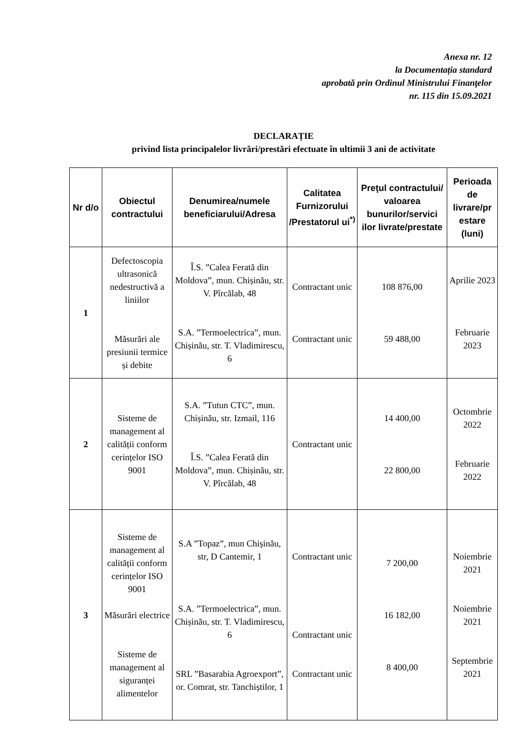Anexa nr. 12
la Documentația standard
aprobată prin Ordinul Ministrului Finanţelor
nr. 115 din 15.09.2021
DECLARAȚIE
privind lista principalelor livrări/prestări efectuate în ultimii 3 ani de activitate
| Nr d/o | Obiectul contractului | Denumirea/numele beneficiarului/Adresa | Calitatea Furnizorului /Prestatorul ui<sup>*)</sup> | Preţul contractului/ valoarea bunurilor/servici ilor livrate/prestate | Perioada de livrare/pr estare (luni) |
| --- | --- | --- | --- | --- | --- |
| 1 | Defectoscopia ultrasonică nedestructivă a liniilor Măsurări ale presiunii termice și debite | Î.S. ”Calea Ferată din Moldova”, mun. Chișinău, str. V. Pîrcălab, 48 S.A. ”Termoelectrica”, mun. Chișinău, str. T. Vladimirescu, 6 | Contractant unic Contractant unic | 108 876,00 59 488,00 | Aprilie 2023 Februarie 2023 |
| 2 | Sisteme de management al calității conform cerințelor ISO 9001 | S.A. ”Tutun CTC”, mun. Chișinău, str. Izmail, 116 Î.S. ”Calea Ferată din Moldova”, mun. Chișinău, str. V. Pîrcălab, 48 | Contractant unic | 14 400,00 22 800,00 | Octombrie 2022 Februarie 2022 |
| 3 | Sisteme de management al calității conform cerințelor ISO 9001 Măsurări electrice Sisteme de management al siguranței alimentelor | S.A ”Topaz”, mun Chișinău, str, D Cantemir, 1 S.A. ”Termoelectrica”, mun. Chișinău, str. T. Vladimirescu, 6 SRL ”Basarabia Agroexport”, or. Comrat, str. Tanchiștilor, 1 | Contractant unic Contractant unic Contractant unic | 7 200,00 16 182,00 8 400,00 | Noiembrie 2021 Noiembrie 2021 Septembrie 2021 |